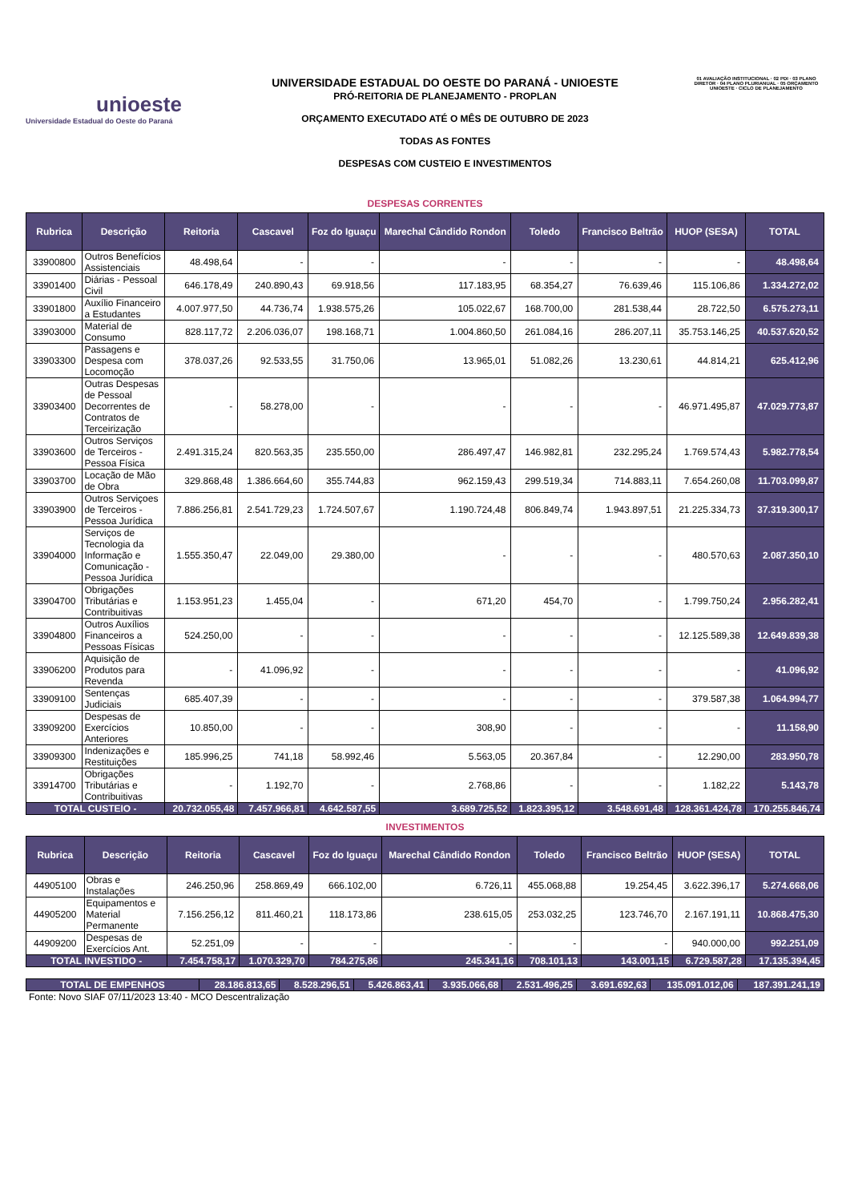unioeste
Universidade Estadual do Oeste do Paraná
UNIVERSIDADE ESTADUAL DO OESTE DO PARANÁ - UNIOESTE
PRÓ-REITORIA DE PLANEJAMENTO - PROPLAN
ORÇAMENTO EXECUTADO ATÉ O MÊS DE OUTUBRO DE 2023
TODAS AS FONTES
DESPESAS COM CUSTEIO E INVESTIMENTOS
01 AVALIAÇÃO INSTITUCIONAL · 02 PDI · 03 PLANO DIRETOR · 04 PLANO PLURIANUAL · 05 ORÇAMENTO UNIOESTE · CICLO DE PLANEJAMENTO
DESPESAS CORRENTES
| Rubrica | Descrição | Reitoria | Cascavel | Foz do Iguaçu | Marechal Cândido Rondon | Toledo | Francisco Beltrão | HUOP (SESA) | TOTAL |
| --- | --- | --- | --- | --- | --- | --- | --- | --- | --- |
| 33900800 | Outros Benefícios Assistenciais | 48.498,64 | - | - | - | - | - | - | 48.498,64 |
| 33901400 | Diárias - Pessoal Civil | 646.178,49 | 240.890,43 | 69.918,56 | 117.183,95 | 68.354,27 | 76.639,46 | 115.106,86 | 1.334.272,02 |
| 33901800 | Auxílio Financeiro a Estudantes | 4.007.977,50 | 44.736,74 | 1.938.575,26 | 105.022,67 | 168.700,00 | 281.538,44 | 28.722,50 | 6.575.273,11 |
| 33903000 | Material de Consumo | 828.117,72 | 2.206.036,07 | 198.168,71 | 1.004.860,50 | 261.084,16 | 286.207,11 | 35.753.146,25 | 40.537.620,52 |
| 33903300 | Passagens e Despesa com Locomoção | 378.037,26 | 92.533,55 | 31.750,06 | 13.965,01 | 51.082,26 | 13.230,61 | 44.814,21 | 625.412,96 |
| 33903400 | Outras Despesas de Pessoal Decorrentes de Contratos de Terceirização | - | 58.278,00 | - | - | - | - | 46.971.495,87 | 47.029.773,87 |
| 33903600 | Outros Serviços de Terceiros - Pessoa Física | 2.491.315,24 | 820.563,35 | 235.550,00 | 286.497,47 | 146.982,81 | 232.295,24 | 1.769.574,43 | 5.982.778,54 |
| 33903700 | Locação de Mão de Obra | 329.868,48 | 1.386.664,60 | 355.744,83 | 962.159,43 | 299.519,34 | 714.883,11 | 7.654.260,08 | 11.703.099,87 |
| 33903900 | Outros Serviçoes de Terceiros - Pessoa Jurídica | 7.886.256,81 | 2.541.729,23 | 1.724.507,67 | 1.190.724,48 | 806.849,74 | 1.943.897,51 | 21.225.334,73 | 37.319.300,17 |
| 33904000 | Serviços de Tecnologia da Informação e Comunicação - Pessoa Jurídica | 1.555.350,47 | 22.049,00 | 29.380,00 | - | - | - | 480.570,63 | 2.087.350,10 |
| 33904700 | Obrigações Tributárias e Contribuitivas | 1.153.951,23 | 1.455,04 | - | 671,20 | 454,70 | - | 1.799.750,24 | 2.956.282,41 |
| 33904800 | Outros Auxílios Financeiros a Pessoas Físicas | 524.250,00 | - | - | - | - | - | 12.125.589,38 | 12.649.839,38 |
| 33906200 | Aquisição de Produtos para Revenda | - | 41.096,92 | - | - | - | - | - | 41.096,92 |
| 33909100 | Sentenças Judiciais | 685.407,39 | - | - | - | - | - | 379.587,38 | 1.064.994,77 |
| 33909200 | Despesas de Exercícios Anteriores | 10.850,00 | - | - | 308,90 | - | - | - | 11.158,90 |
| 33909300 | Indenizações e Restituições | 185.996,25 | 741,18 | 58.992,46 | 5.563,05 | 20.367,84 | - | 12.290,00 | 283.950,78 |
| 33914700 | Obrigações Tributárias e Contribuitivas | - | 1.192,70 | - | 2.768,86 | - | - | 1.182,22 | 5.143,78 |
| TOTAL CUSTEIO - | | 20.732.055,48 | 7.457.966,81 | 4.642.587,55 | 3.689.725,52 | 1.823.395,12 | 3.548.691,48 | 128.361.424,78 | 170.255.846,74 |
INVESTIMENTOS
| Rubrica | Descrição | Reitoria | Cascavel | Foz do Iguaçu | Marechal Cândido Rondon | Toledo | Francisco Beltrão | HUOP (SESA) | TOTAL |
| --- | --- | --- | --- | --- | --- | --- | --- | --- | --- |
| 44905100 | Obras e Instalações | 246.250,96 | 258.869,49 | 666.102,00 | 6.726,11 | 455.068,88 | 19.254,45 | 3.622.396,17 | 5.274.668,06 |
| 44905200 | Equipamentos e Material Permanente | 7.156.256,12 | 811.460,21 | 118.173,86 | 238.615,05 | 253.032,25 | 123.746,70 | 2.167.191,11 | 10.868.475,30 |
| 44909200 | Despesas de Exercícios Ant. | 52.251,09 | - | - | - | - | - | 940.000,00 | 992.251,09 |
| TOTAL INVESTIDO - | | 7.454.758,17 | 1.070.329,70 | 784.275,86 | 245.341,16 | 708.101,13 | 143.001,15 | 6.729.587,28 | 17.135.394,45 |
| TOTAL DE EMPENHOS | 28.186.813,65 | 8.528.296,51 | 5.426.863,41 | 3.935.066,68 | 2.531.496,25 | 3.691.692,63 | 135.091.012,06 | 187.391.241,19 |
Fonte: Novo SIAF 07/11/2023 13:40 - MCO Descentralização